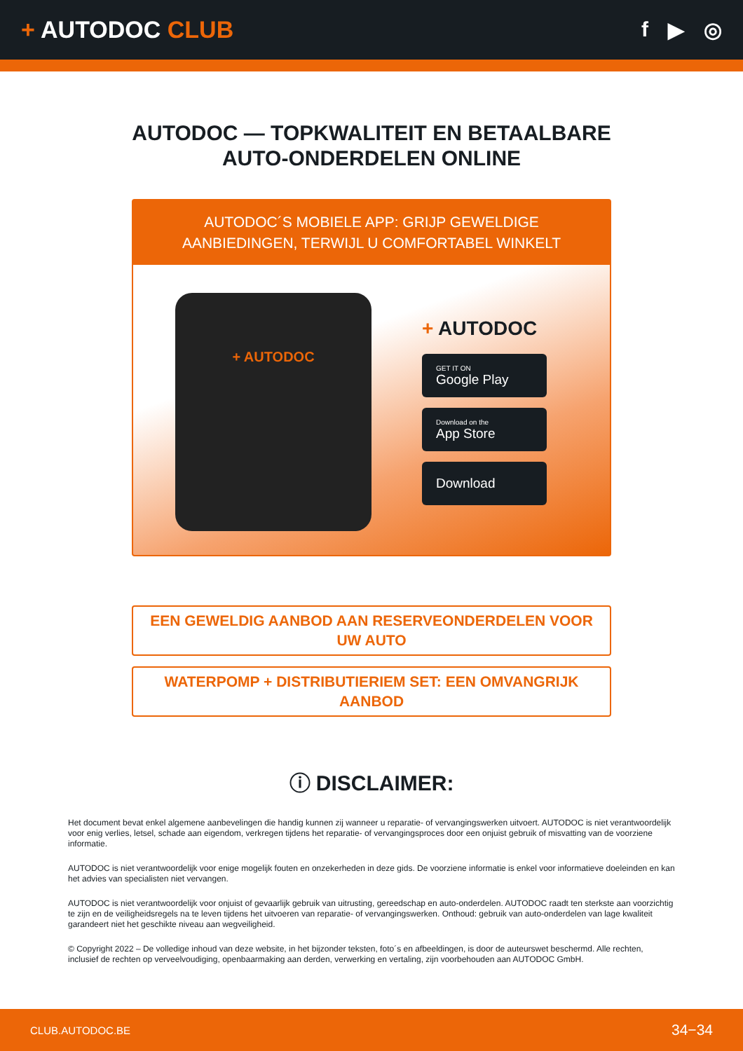+ AUTODOC CLUB f ▶ ◎
AUTODOC — TOPKWALITEIT EN BETAALBARE AUTO-ONDERDELEN ONLINE
AUTODOC´S MOBIELE APP: GRIJP GEWELDIGE AANBIEDINGEN, TERWIJL U COMFORTABEL WINKELT
+ AUTODOC
+ AUTODOC
GET IT ON
Google Play
Download on the
App Store
Download
EEN GEWELDIG AANBOD AAN RESERVEONDERDELEN VOOR UW AUTO
WATERPOMP + DISTRIBUTIERIEM SET: EEN OMVANGRIJK AANBOD
ⓘ DISCLAIMER:
Het document bevat enkel algemene aanbevelingen die handig kunnen zij wanneer u reparatie- of vervangingswerken uitvoert. AUTODOC is niet verantwoordelijk voor enig verlies, letsel, schade aan eigendom, verkregen tijdens het reparatie- of vervangingsproces door een onjuist gebruik of misvatting van de voorziene informatie.
AUTODOC is niet verantwoordelijk voor enige mogelijk fouten en onzekerheden in deze gids. De voorziene informatie is enkel voor informatieve doeleinden en kan het advies van specialisten niet vervangen.
AUTODOC is niet verantwoordelijk voor onjuist of gevaarlijk gebruik van uitrusting, gereedschap en auto-onderdelen. AUTODOC raadt ten sterkste aan voorzichtig te zijn en de veiligheidsregels na te leven tijdens het uitvoeren van reparatie- of vervangingswerken. Onthoud: gebruik van auto-onderdelen van lage kwaliteit garandeert niet het geschikte niveau aan wegveiligheid.
© Copyright 2022 – De volledige inhoud van deze website, in het bijzonder teksten, foto´s en afbeeldingen, is door de auteurswet beschermd. Alle rechten, inclusief de rechten op verveelvoudiging, openbaarmaking aan derden, verwerking en vertaling, zijn voorbehouden aan AUTODOC GmbH.
CLUB.AUTODOC.BE 34−34